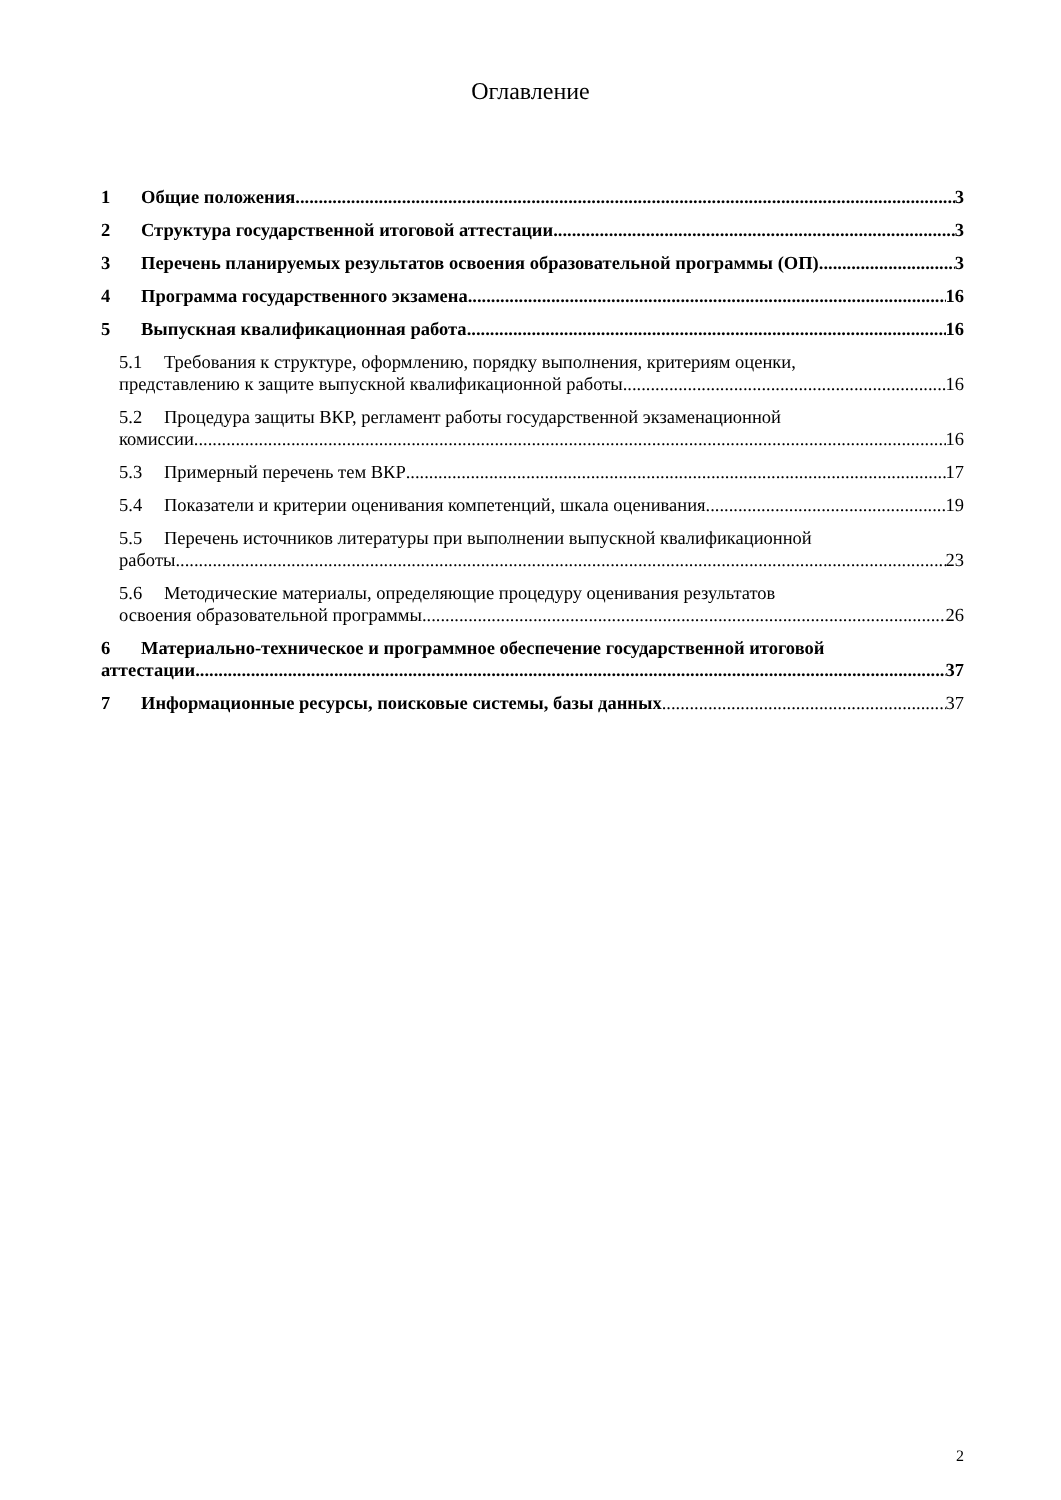Оглавление
1 Общие положения 3
2 Структура государственной итоговой аттестации 3
3 Перечень планируемых результатов освоения образовательной программы (ОП) 3
4 Программа государственного экзамена 16
5 Выпускная квалификационная работа 16
5.1 Требования к структуре, оформлению, порядку выполнения, критериям оценки,
представлению к защите выпускной квалификационной работы 16
5.2 Процедура защиты ВКР, регламент работы государственной экзаменационной
комиссии 16
5.3 Примерный перечень тем ВКР 17
5.4 Показатели и критерии оценивания компетенций, шкала оценивания 19
5.5 Перечень источников литературы при выполнении выпускной квалификационной
работы 23
5.6 Методические материалы, определяющие процедуру оценивания результатов
освоения образовательной программы 26
6 Материально-техническое и программное обеспечение государственной итоговой
аттестации 37
7 Информационные ресурсы, поисковые системы, базы данных 37
2